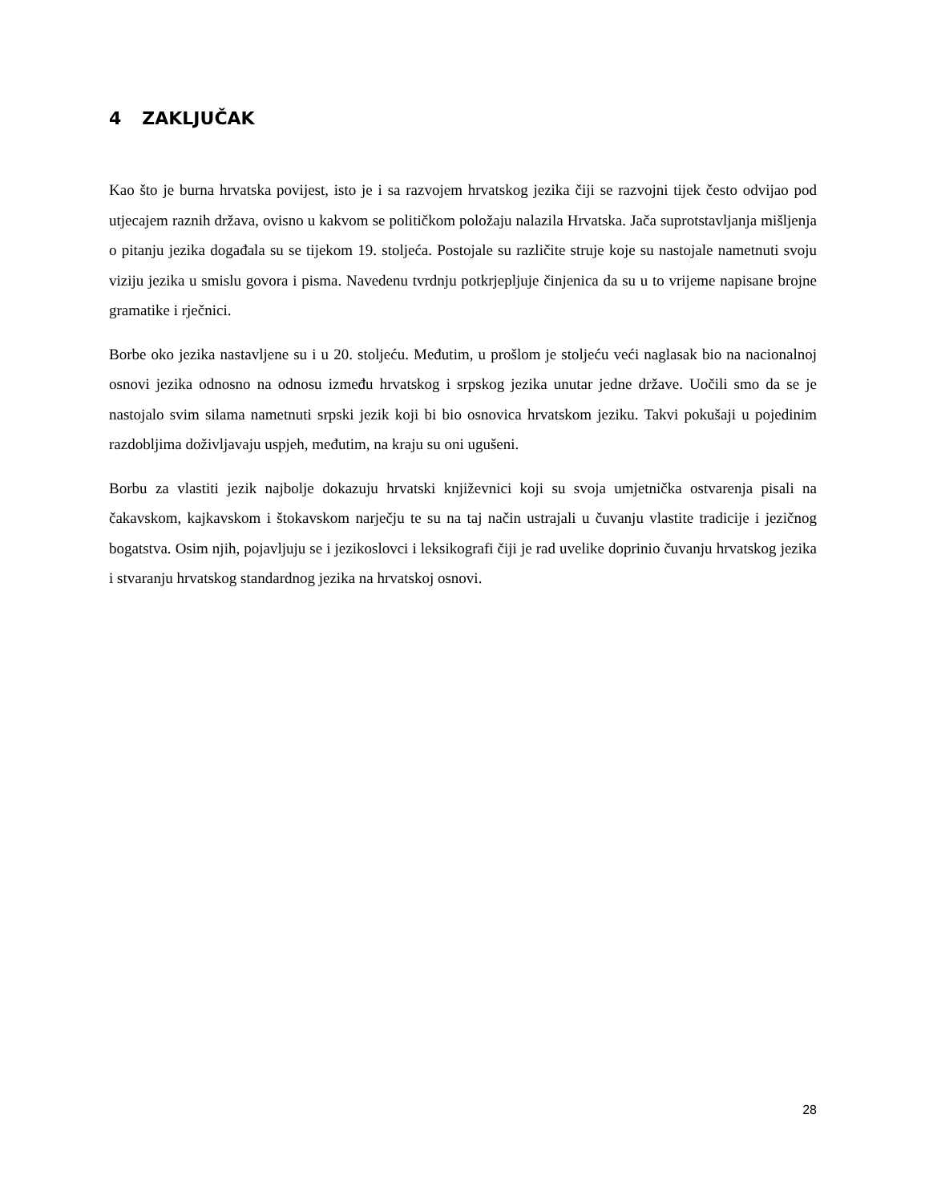4 ZAKLJUČAK
Kao što je burna hrvatska povijest, isto je i sa razvojem hrvatskog jezika čiji se razvojni tijek često odvijao pod utjecajem raznih država, ovisno u kakvom se političkom položaju nalazila Hrvatska. Jača suprotstavljanja mišljenja o pitanju jezika događala su se tijekom 19. stoljeća. Postojale su različite struje koje su nastojale nametnuti svoju viziju jezika u smislu govora i pisma. Navedenu tvrdnju potkrjepljuje činjenica da su u to vrijeme napisane brojne gramatike i rječnici.
Borbe oko jezika nastavljene su i u 20. stoljeću. Međutim, u prošlom je stoljeću veći naglasak bio na nacionalnoj osnovi jezika odnosno na odnosu između hrvatskog i srpskog jezika unutar jedne države. Uočili smo da se je nastojalo svim silama nametnuti srpski jezik koji bi bio osnovica hrvatskom jeziku. Takvi pokušaji u pojedinim razdobljima doživljavaju uspjeh, međutim, na kraju su oni ugušeni.
Borbu za vlastiti jezik najbolje dokazuju hrvatski književnici koji su svoja umjetnička ostvarenja pisali na čakavskom, kajkavskom i štokavskom narječju te su na taj način ustrajali u čuvanju vlastite tradicije i jezičnog bogatstva. Osim njih, pojavljuju se i jezikoslovci i leksikografi čiji je rad uvelike doprinio čuvanju hrvatskog jezika i stvaranju hrvatskog standardnog jezika na hrvatskoj osnovi.
28